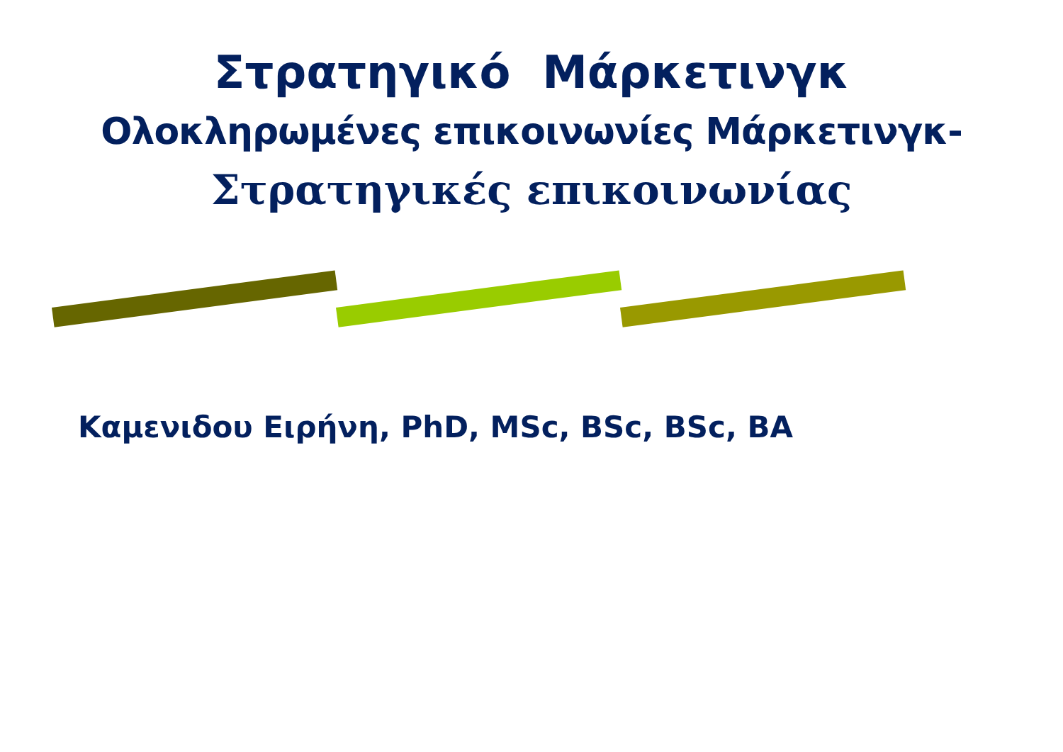Στρατηγικό Μάρκετινγκ
Ολοκληρωμένες επικοινωνίες Μάρκετινγκ-
Στρατηγικές επικοινωνίας
Καμενιδου Ειρήνη, PhD, MSc, BSc, BSc, BA